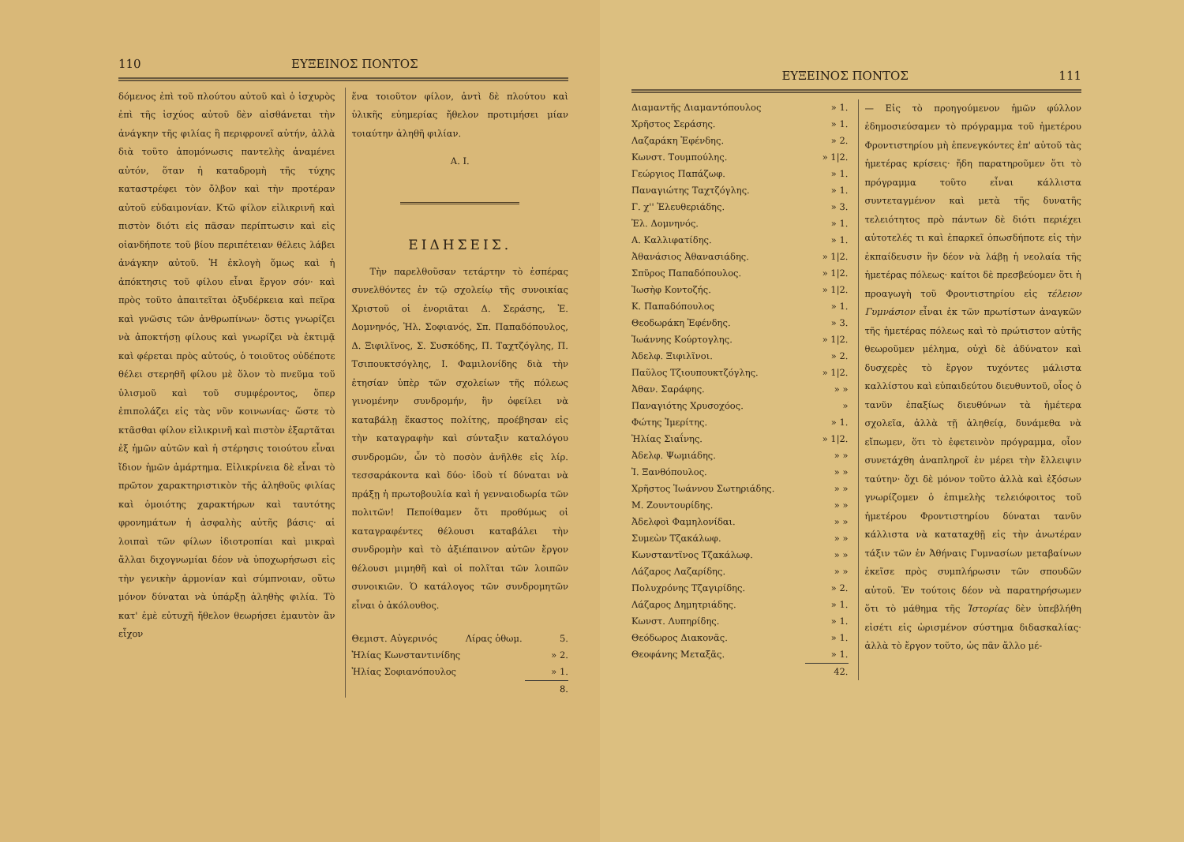110 ΕΥΞΕΙΝΟΣ ΠΟΝΤΟΣ
δόμενος ἐπὶ τοῦ πλούτου αὐτοῦ καὶ ὁ ἰσχυρὸς ἐπὶ τῆς ἰσχύος αὐτοῦ δὲν αἰσθάνεται τὴν ἀνάγκην τῆς φιλίας ἢ περιφρονεῖ αὐτήν, ἀλλὰ διὰ τοῦτο ἀπομόνωσις παντελὴς ἀναμένει αὐτόν, ὅταν ἡ καταδρομὴ τῆς τύχης καταστρέφει τὸν ὄλβον καὶ τὴν προτέραν αὐτοῦ εὐδαιμονίαν. Κτῶ φίλον εἰλικρινῆ καὶ πιστὸν διότι εἰς πᾶσαν περίπτωσιν καὶ εἰς οἱανδήποτε τοῦ βίου περιπέτειαν θέλεις λάβει ἀνάγκην αὐτοῦ. Ἡ ἐκλογὴ ὅμως καὶ ἡ ἀπόκτησις τοῦ φίλου εἶναι ἔργον σόν· καὶ πρὸς τοῦτο ἀπαιτεῖται ὀξυδέρκεια καὶ πεῖρα καὶ γνῶσις τῶν ἀνθρωπίνων· ὅστις γνωρίζει νὰ ἀποκτήσῃ φίλους καὶ γνωρίζει νὰ ἐκτιμᾷ καὶ φέρεται πρὸς αὐτούς, ὁ τοιοῦτος οὐδέποτε θέλει στερηθῆ φίλου μὲ ὅλον τὸ πνεῦμα τοῦ ὑλισμοῦ καὶ τοῦ συμφέροντος, ὅπερ ἐπιπολάζει εἰς τὰς νῦν κοινωνίας· ὥστε τὸ κτᾶσθαι φίλον εἰλικρινῆ καὶ πιστὸν ἐξαρτᾶται ἐξ ἡμῶν αὐτῶν καὶ ἡ στέρησις τοιούτου εἶναι ἴδιον ἡμῶν ἁμάρτημα. Εἰλικρίνεια δὲ εἶναι τὸ πρῶτον χαρακτηριστικὸν τῆς ἀληθοῦς φιλίας καὶ ὁμοιότης χαρακτήρων καὶ ταυτότης φρονημάτων ἡ ἀσφαλὴς αὐτῆς βάσις· αἱ λοιπαὶ τῶν φίλων ἰδιοτροπίαι καὶ μικραὶ ἄλλαι διχογνωμίαι δέον νὰ ὑποχωρήσωσι εἰς τὴν γενικὴν ἁρμονίαν καὶ σύμπνοιαν, οὕτω μόνον δύναται νὰ ὑπάρξῃ ἀληθὴς φιλία. Τὸ κατ' ἐμὲ εὐτυχῆ ἤθελον θεωρήσει ἐμαυτὸν ἂν εἶχον
ἕνα τοιοῦτον φίλον, ἀντὶ δὲ πλούτου καὶ ὑλικῆς εὐημερίας ἤθελον προτιμήσει μίαν τοιαύτην ἀληθῆ φιλίαν.
Α. Ι.
ΕΙΔΗΣΕΙΣ.
Τὴν παρελθοῦσαν τετάρτην τὸ ἑσπέρας συνελθόντες ἐν τῷ σχολείῳ τῆς συνοικίας Χριστοῦ οἱ ἐνοριᾶται Δ. Σεράσης, Ἐ. Δομνηνός, Ἠλ. Σοφιανός, Σπ. Παπαδόπουλος, Δ. Ξιφιλῖνος, Σ. Συσκόδης, Π. Ταχτζόγλης, Π. Τσιπουκτσόγλης, Ι. Φαμιλονίδης διὰ τὴν ἐτησίαν ὑπὲρ τῶν σχολείων τῆς πόλεως γινομένην συνδρομήν, ἣν ὀφείλει νὰ καταβάλῃ ἕκαστος πολίτης, προέβησαν εἰς τὴν καταγραφὴν καὶ σύνταξιν καταλόγου συνδρομῶν, ὧν τὸ ποσὸν ἀνῆλθε εἰς λίρ. τεσσαράκοντα καὶ δύο· ἰδοὺ τί δύναται νὰ πράξῃ ἡ πρωτοβουλία καὶ ἡ γενναιοδωρία τῶν πολιτῶν! Πεποίθαμεν ὅτι προθύμως οἱ καταγραφέντες θέλουσι καταβάλει τὴν συνδρομὴν καὶ τὸ ἀξιέπαινον αὐτῶν ἔργον θέλουσι μιμηθῆ καὶ οἱ πολῖται τῶν λοιπῶν συνοικιῶν. Ὁ κατάλογος τῶν συνδρομητῶν εἶναι ὁ ἀκόλουθος.
| Θεμιστ. Αὐγερινός | Λίρας ὀθωμ. | 5. |
| Ἠλίας Κωνσταντινίδης | | » 2. |
| Ἠλίας Σοφιανόπουλος | | » 1. |
| | | 8. |
ΕΥΞΕΙΝΟΣ ΠΟΝΤΟΣ 111
| Διαμαντῆς Διαμαντόπουλος | » 1. |
| Χρῆστος Σεράσης. | » 1. |
| Λαζαράκη Ἐφένδης. | » 2. |
| Κωνστ. Τουμπούλης. | » 1/2. |
| Γεώργιος Παπάζωφ. | » 1. |
| Παναγιώτης Ταχτζόγλης. | » 1. |
| Γ. χ'' Ἐλευθεριάδης. | » 3. |
| Ἐλ. Δομνηνός. | » 1. |
| Α. Καλλιφατίδης. | » 1. |
| Ἀθανάσιος Ἀθανασιάδης. | » 1/2. |
| Σπῦρος Παπαδόπουλος. | » 1/2. |
| Ἰωσὴφ Κοντοζής. | » 1/2. |
| Κ. Παπαδόπουλος | » 1. |
| Θεοδωράκη Ἐφένδης. | » 3. |
| Ἰωάννης Κούρτογλης. | » 1/2. |
| Ἀδελφ. Ξιφιλῖνοι. | » 2. |
| Παῦλος Τζιουπουκτζόγλης. | » 1/2. |
| Ἀθαν. Σαράφης. | » » |
| Παναγιότης Χρυσοχόος. | » |
| Φώτης Ἰμερίτης. | » 1. |
| Ἠλίας Σιαΐνης. | » 1/2. |
| Ἀδελφ. Ψωμιάδης. | » » |
| Ἰ. Ξανθόπουλος. | » » |
| Χρῆστος Ἰωάννου Σωτηριάδης. | » » |
| Μ. Ζουντουρίδης. | » » |
| Ἀδελφοὶ Φαμηλονίδαι. | » » |
| Συμεὼν Τζακάλωφ. | » » |
| Κωνσταντῖνος Τζακάλωφ. | » » |
| Λάζαρος Λαζαρίδης. | » » |
| Πολυχρόνης Τζαγιρίδης. | » 2. |
| Λάζαρος Δημητριάδης. | » 1. |
| Κωνστ. Λυπηρίδης. | » 1. |
| Θεόδωρος Διακονᾶς. | » 1. |
| Θεοφάνης Μεταξᾶς. | » 1. |
| | 42. |
— Εἰς τὸ προηγούμενον ἡμῶν φύλλον ἐδημοσιεύσαμεν τὸ πρόγραμμα τοῦ ἡμετέρου Φροντιστηρίου μὴ ἐπενεγκόντες ἐπ' αὐτοῦ τὰς ἡμετέρας κρίσεις· ἤδη παρατηροῦμεν ὅτι τὸ πρόγραμμα τοῦτο εἶναι κάλλιστα συντεταγμένον καὶ μετὰ τῆς δυνατῆς τελειότητος πρὸ πάντων δὲ διότι περιέχει αὐτοτελές τι καὶ ἐπαρκεῖ ὁπωσδήποτε εἰς τὴν ἐκπαίδευσιν ἣν δέον νὰ λάβῃ ἡ νεολαία τῆς ἡμετέρας πόλεως· καίτοι δὲ πρεσβεύομεν ὅτι ἡ προαγωγὴ τοῦ Φροντιστηρίου εἰς τέλειον Γυμνάσιον εἶναι ἐκ τῶν πρωτίστων ἀναγκῶν τῆς ἡμετέρας πόλεως καὶ τὸ πρώτιστον αὐτῆς θεωροῦμεν μέλημα, οὐχὶ δὲ ἀδύνατον καὶ δυσχερὲς τὸ ἔργον τυχόντες μάλιστα καλλίστου καὶ εὐπαιδεύτου διευθυντοῦ, οἷος ὁ τανῦν ἐπαξίως διευθύνων τὰ ἡμέτερα σχολεῖα, ἀλλὰ τῇ ἀληθείᾳ, δυνάμεθα νὰ εἴπωμεν, ὅτι τὸ ἐφετεινὸν πρόγραμμα, οἷον συνετάχθη ἀναπληροῖ ἐν μέρει τὴν ἔλλειψιν ταύτην· ὄχι δὲ μόνον τοῦτο ἀλλὰ καὶ ἐξόσων γνωρίζομεν ὁ ἐπιμελὴς τελειόφοιτος τοῦ ἡμετέρου Φροντιστηρίου δύναται τανῦν κάλλιστα νὰ καταταχθῇ εἰς τὴν ἀνωτέραν τάξιν τῶν ἐν Ἀθήναις Γυμνασίων μεταβαίνων ἐκεῖσε πρὸς συμπλήρωσιν τῶν σπουδῶν αὐτοῦ. Ἐν τούτοις δέον νὰ παρατηρήσωμεν ὅτι τὸ μάθημα τῆς Ἱστορίας δὲν ὑπεβλήθη εἰσέτι εἰς ὡρισμένον σύστημα διδασκαλίας· ἀλλὰ τὸ ἔργον τοῦτο, ὡς πᾶν ἄλλο μέ-